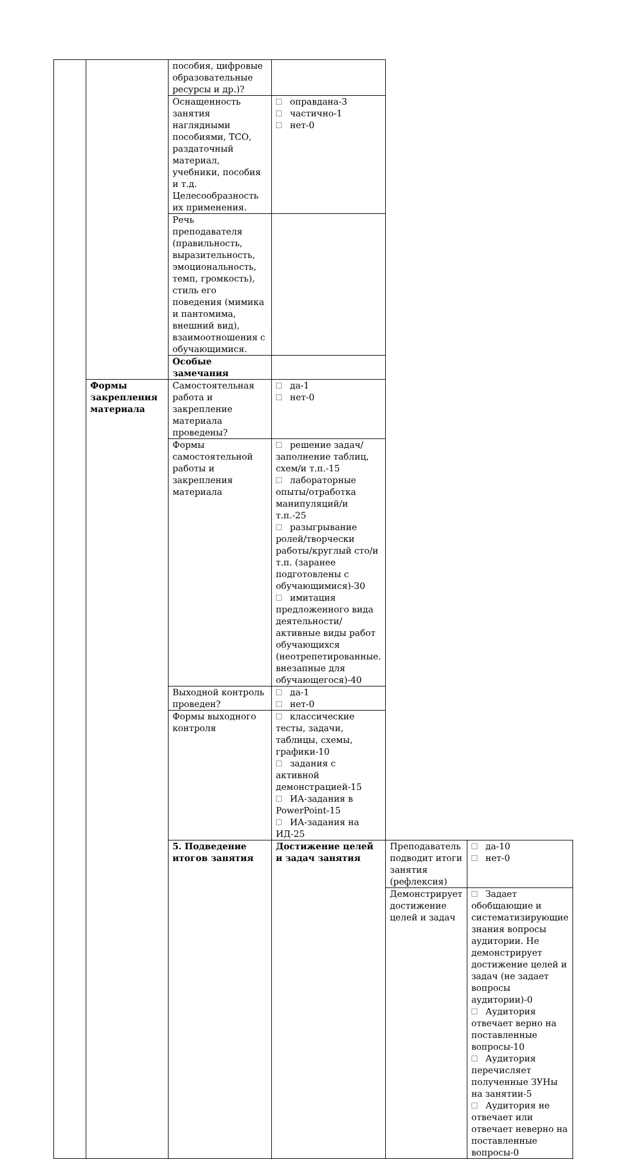| | | пособия, цифровые образовательные ресурсы и др.)? | | | |
| | | Оснащенность занятия наглядными пособиями, ТСО, раздаточный материал, учебники, пособия и т.д. Целесообразность их применения. | оправдана-3 частично-1 нет-0 | | |
| | | Речь преподавателя (правильность, выразительность, эмоциональность, темп, громкость), стиль его поведения (мимика и пантомима, внешний вид), взаимоотношения с обучающимися. | | | |
| | | Особые замечания | | | |
| | Формы закрепления материала | Самостоятельная работа и закрепление материала проведены? | да-1 нет-0 | | |
| | | Формы самостоятельной работы и закрепления материала | решение задач/заполнение таблиц, схем/и т.п.-15 лабораторные опыты/отработка манипуляций/и т.п.-25 разыгрывание ролей/творчески работы/круглый сто/и т.п. (заранее подготовлены с обучающимися)-30 имитация предложенного вида деятельности/активные виды работ обучающихся (неотрепетированные. внезапные для обучающегося)-40 | | |
| | | Выходной контроль проведен? | да-1 нет-0 | | |
| | | Формы выходного контроля | классические тесты, задачи, таблицы, схемы, графики-10 задания с активной демонстрацией-15 ИА-задания в PowerPoint-15 ИА-задания на ИД-25 | | |
| | | 5. Подведение итогов занятия | Достижение целей и задач занятия | Преподаватель подводит итоги занятия (рефлексия) | да-10 нет-0 |
| | | | | Демонстрирует достижение целей и задач | Задает обобщающие и систематизирующие знания вопросы аудитории. Не демонстрирует достижение целей и задач (не задает вопросы аудитории)-0 Аудитория отвечает верно на поставленные вопросы-10 Аудитория перечисляет полученные ЗУНы на занятии-5 Аудитория не отвечает или отвечает неверно на поставленные вопросы-0 |